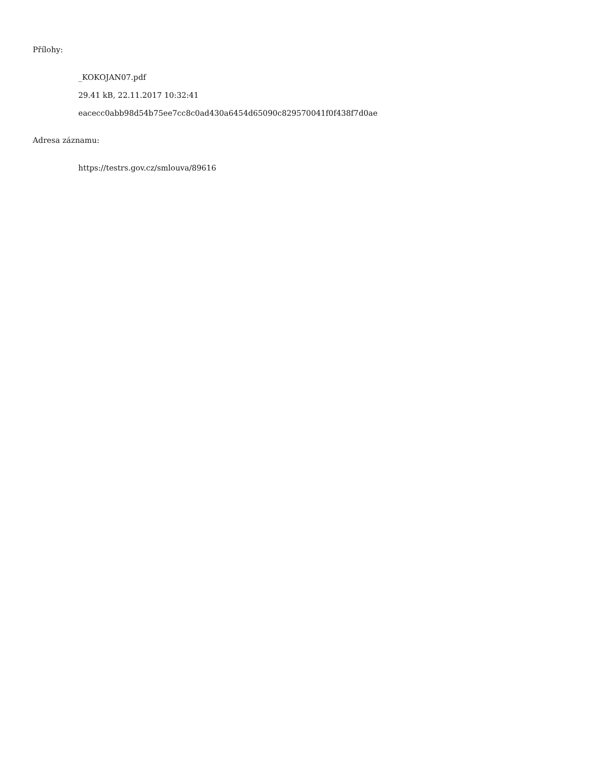Přílohy:
_KOKOJAN07.pdf
29.41 kB, 22.11.2017 10:32:41
eacecc0abb98d54b75ee7cc8c0ad430a6454d65090c829570041f0f438f7d0ae
Adresa záznamu:
https://testrs.gov.cz/smlouva/89616